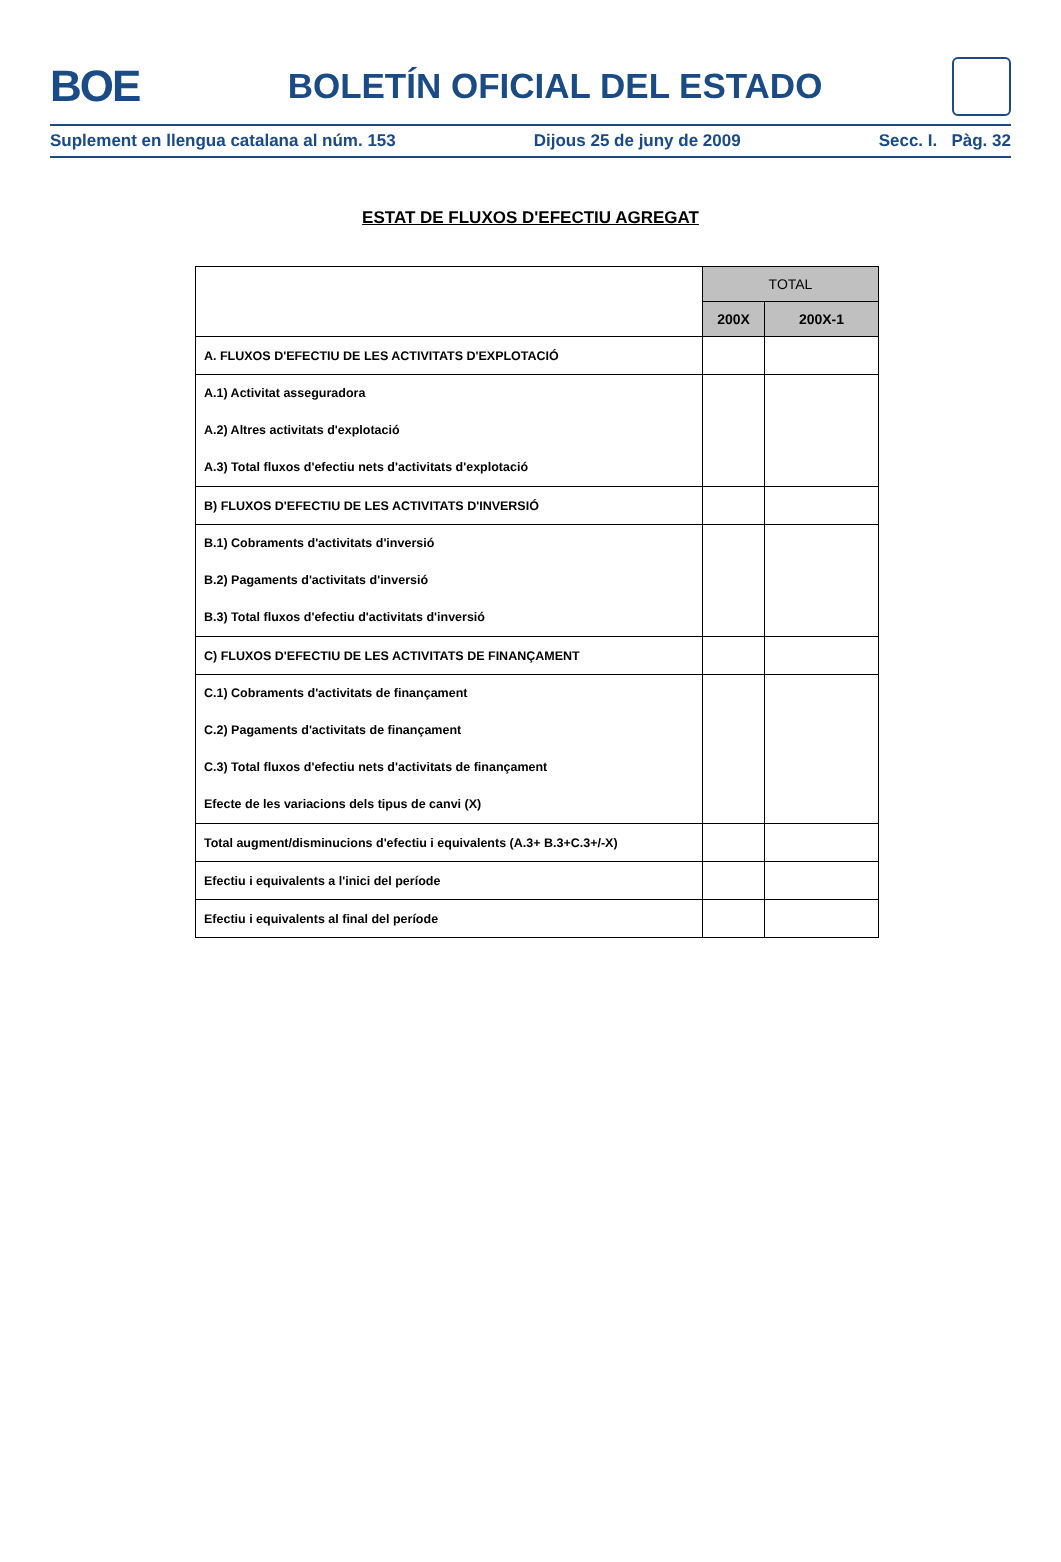BOE
BOLETÍN OFICIAL DEL ESTADO
Suplement en llengua catalana al núm. 153 Dijous 25 de juny de 2009 Secc. I. Pàg. 32
ESTAT DE FLUXOS D'EFECTIU AGREGAT
| | TOTAL | |
| | 200X | 200X-1 |
| A. FLUXOS D'EFECTIU DE LES ACTIVITATS D'EXPLOTACIÓ | | |
| A.1) Activitat asseguradora A.2) Altres activitats d'explotació A.3) Total fluxos d'efectiu nets d'activitats d'explotació | | |
| B) FLUXOS D'EFECTIU DE LES ACTIVITATS D'INVERSIÓ | | |
| B.1) Cobraments d'activitats d'inversió B.2) Pagaments d'activitats d'inversió B.3) Total fluxos d'efectiu d'activitats d'inversió | | |
| C) FLUXOS D'EFECTIU DE LES ACTIVITATS DE FINANÇAMENT | | |
| C.1) Cobraments d'activitats de finançament C.2) Pagaments d'activitats de finançament C.3) Total fluxos d'efectiu nets d'activitats de finançament Efecte de les variacions dels tipus de canvi (X) | | |
| Total augment/disminucions d'efectiu i equivalents (A.3+ B.3+C.3+/-X) | | |
| Efectiu i equivalents a l'inici del període | | |
| Efectiu i equivalents al final del període | | |